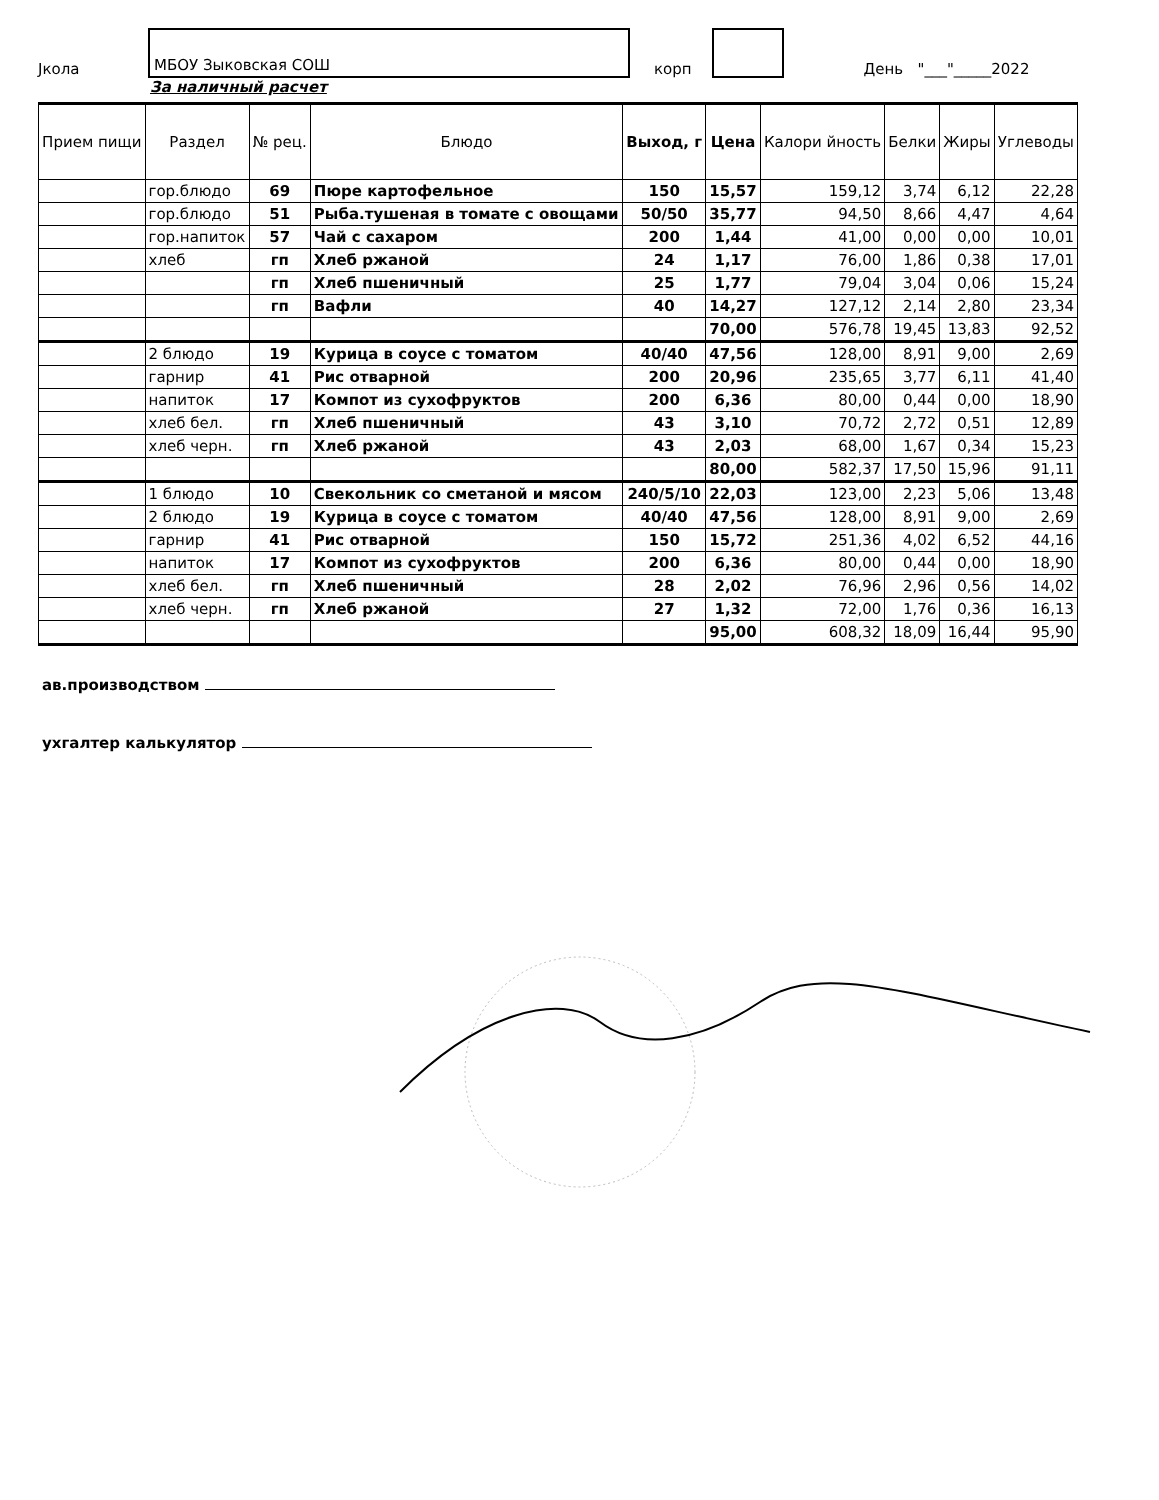Јкола
МБОУ Зыковская СОШ
корп
День "___"_____2022
За наличный расчет
| Прием пищи | Раздел | № рец. | Блюдо | Выход, г | Цена | Калори йность | Белки | Жиры | Углеводы |
| --- | --- | --- | --- | --- | --- | --- | --- | --- | --- |
| | гор.блюдо | 69 | Пюре картофельное | 150 | 15,57 | 159,12 | 3,74 | 6,12 | 22,28 |
| | гор.блюдо | 51 | Рыба.тушеная в томате с овощами | 50/50 | 35,77 | 94,50 | 8,66 | 4,47 | 4,64 |
| | гор.напиток | 57 | Чай с сахаром | 200 | 1,44 | 41,00 | 0,00 | 0,00 | 10,01 |
| | хлеб | гп | Хлеб ржаной | 24 | 1,17 | 76,00 | 1,86 | 0,38 | 17,01 |
| | | гп | Хлеб пшеничный | 25 | 1,77 | 79,04 | 3,04 | 0,06 | 15,24 |
| | | гп | Вафли | 40 | 14,27 | 127,12 | 2,14 | 2,80 | 23,34 |
| | | | | | 70,00 | 576,78 | 19,45 | 13,83 | 92,52 |
| | 2 блюдо | 19 | Курица в соусе с томатом | 40/40 | 47,56 | 128,00 | 8,91 | 9,00 | 2,69 |
| | гарнир | 41 | Рис отварной | 200 | 20,96 | 235,65 | 3,77 | 6,11 | 41,40 |
| | напиток | 17 | Компот из сухофруктов | 200 | 6,36 | 80,00 | 0,44 | 0,00 | 18,90 |
| | хлеб бел. | гп | Хлеб пшеничный | 43 | 3,10 | 70,72 | 2,72 | 0,51 | 12,89 |
| | хлеб черн. | гп | Хлеб ржаной | 43 | 2,03 | 68,00 | 1,67 | 0,34 | 15,23 |
| | | | | | 80,00 | 582,37 | 17,50 | 15,96 | 91,11 |
| | 1 блюдо | 10 | Свекольник со сметаной и мясом | 240/5/10 | 22,03 | 123,00 | 2,23 | 5,06 | 13,48 |
| | 2 блюдо | 19 | Курица в соусе с томатом | 40/40 | 47,56 | 128,00 | 8,91 | 9,00 | 2,69 |
| | гарнир | 41 | Рис отварной | 150 | 15,72 | 251,36 | 4,02 | 6,52 | 44,16 |
| | напиток | 17 | Компот из сухофруктов | 200 | 6,36 | 80,00 | 0,44 | 0,00 | 18,90 |
| | хлеб бел. | гп | Хлеб пшеничный | 28 | 2,02 | 76,96 | 2,96 | 0,56 | 14,02 |
| | хлеб черн. | гп | Хлеб ржаной | 27 | 1,32 | 72,00 | 1,76 | 0,36 | 16,13 |
| | | | | | 95,00 | 608,32 | 18,09 | 16,44 | 95,90 |
ав.производством
ухгалтер калькулятор